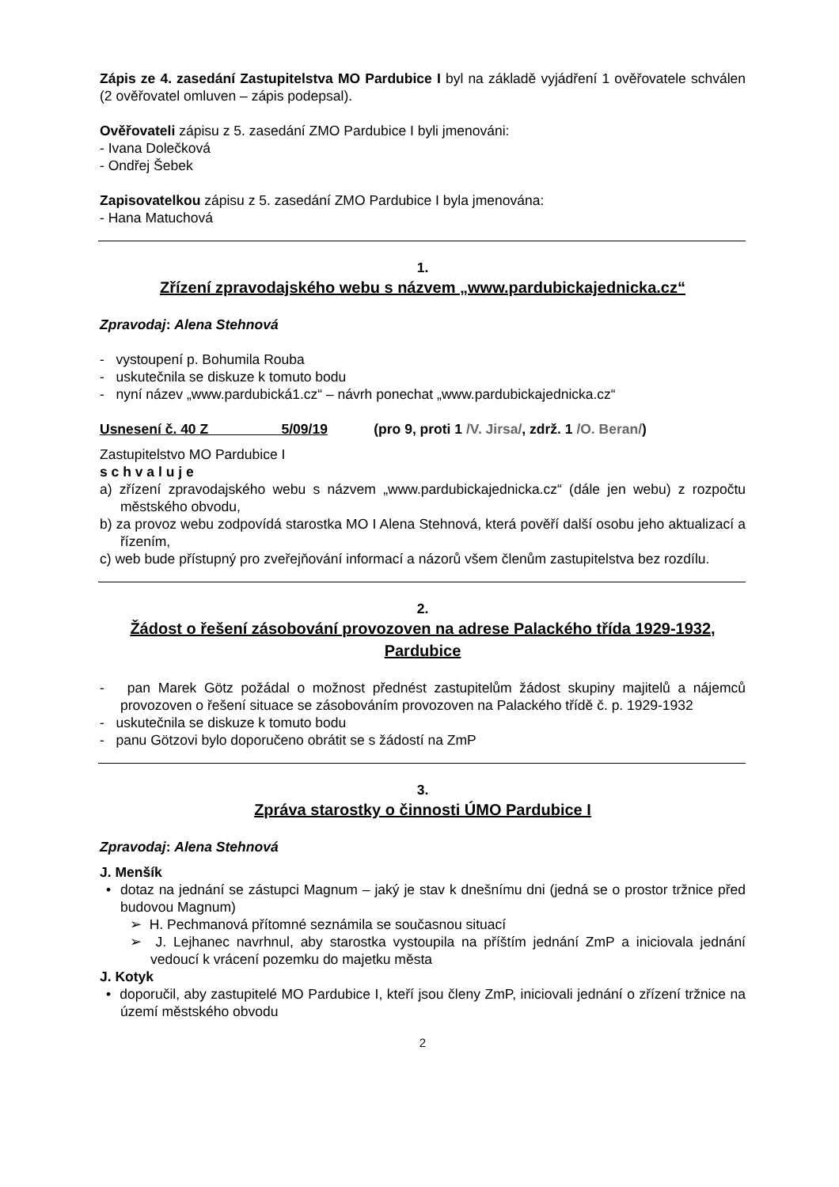Zápis ze 4. zasedání Zastupitelstva MO Pardubice I byl na základě vyjádření 1 ověřovatele schválen (2 ověřovatel omluven – zápis podepsal).
Ověřovateli zápisu z 5. zasedání ZMO Pardubice I byli jmenováni:
- Ivana Dolečková
- Ondřej Šebek
Zapisovatelkou zápisu z 5. zasedání ZMO Pardubice I byla jmenována:
- Hana Matuchová
1.
Zřízení zpravodajského webu s názvem „www.pardubickajednicka.cz“
Zpravodaj: Alena Stehnová
- vystoupení p. Bohumila Rouba
- uskutečnila se diskuze k tomuto bodu
- nyní název „www.pardubická1.cz“ – návrh ponechat „www.pardubickajednicka.cz“
Usnesení č. 40 Z 5/09/19 (pro 9, proti 1 /V. Jirsa/, zdrž. 1 /O. Beran/)
Zastupitelstvo MO Pardubice I
s c h v a l u j e
a) zřízení zpravodajského webu s názvem „www.pardubickajednicka.cz“ (dále jen webu) z rozpočtu městského obvodu,
b) za provoz webu zodpovídá starostka MO I Alena Stehnová, která pověří další osobu jeho aktualizací a řízením,
c) web bude přístupný pro zveřejňování informací a názorů všem členům zastupitelstva bez rozdílu.
2.
Žádost o řešení zásobování provozoven na adrese Palackého třída 1929-1932, Pardubice
- pan Marek Götz požádal o možnost přednést zastupitelům žádost skupiny majitelů a nájemců provozoven o řešení situace se zásobováním provozoven na Palackého třídě č. p. 1929-1932
- uskutečnila se diskuze k tomuto bodu
- panu Götzovi bylo doporučeno obrátit se s žádostí na ZmP
3.
Zpráva starostky o činnosti ÚMO Pardubice I
Zpravodaj: Alena Stehnová
J. Menšík
• dotaz na jednání se zástupci Magnum – jaký je stav k dnešnímu dni (jedná se o prostor tržnice před budovou Magnum)
➢ H. Pechmanová přítomné seznámila se současnou situací
➢ J. Lejhanec navrhnul, aby starostka vystoupila na příštím jednání ZmP a iniciovala jednání vedoucí k vrácení pozemku do majetku města
J. Kotyk
• doporučil, aby zastupitelé MO Pardubice I, kteří jsou členy ZmP, iniciovali jednání o zřízení tržnice na území městského obvodu
2